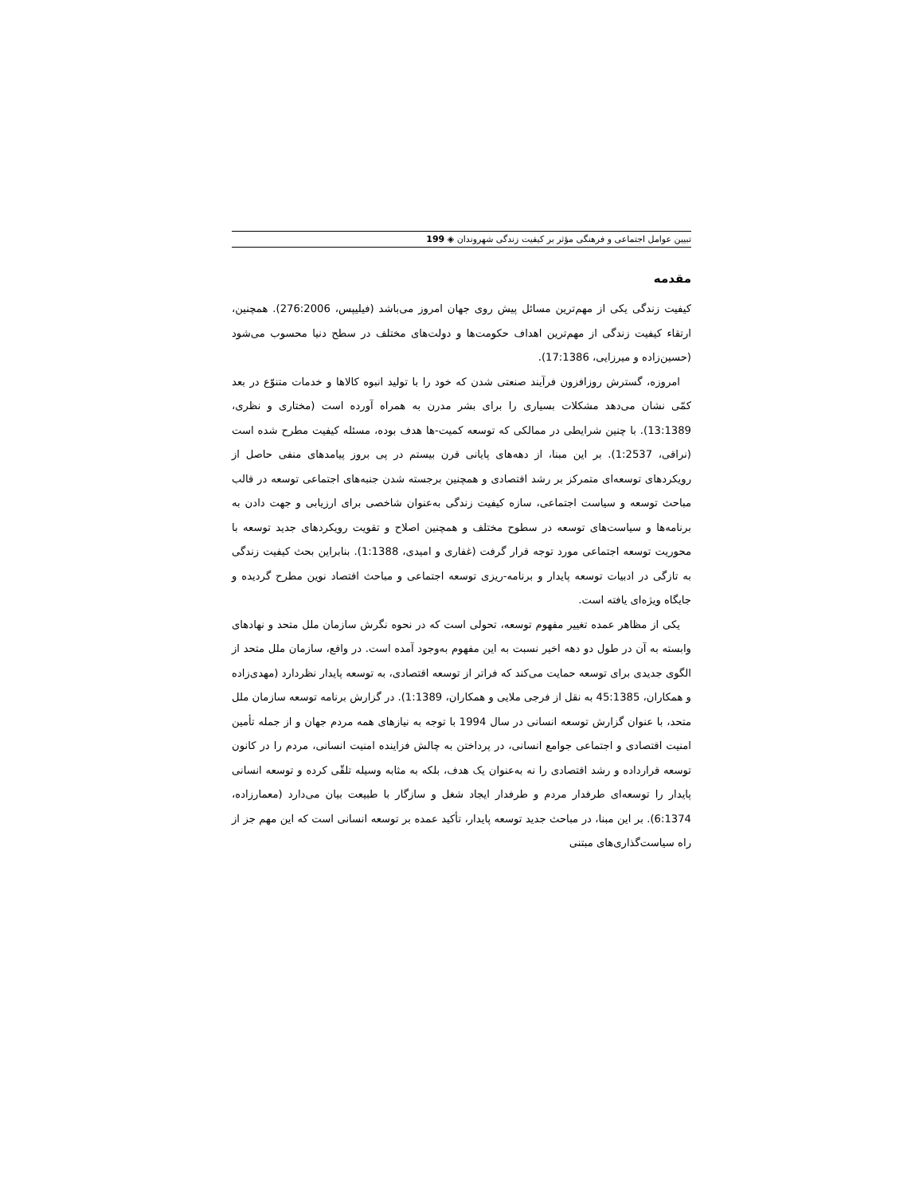تبیین عوامل اجتماعی و فرهنگی مؤثر بر کیفیت زندگی شهروندان ◈ 199
مقدمه
کیفیت زندگی یکی از مهم‌ترین مسائل پیش روی جهان امروز می‌باشد (فیلیپس، 276:2006). همچنین، ارتقاء کیفیت زندگی از مهم‌ترین اهداف حکومت‌ها و دولت‌های مختلف در سطح دنیا محسوب می‌شود (حسین‌زاده و میرزایی، 17:1386).
امروزه، گسترش روزافزون فرآیند صنعتی شدن که خود را با تولید انبوه کالاها و خدمات متنوّع در بعد کمّی نشان می‌دهد مشکلات بسیاری را برای بشر مدرن به همراه آورده است (مختاری و نظری، 13:1389). با چنین شرایطی در ممالکی که توسعه کمیت-ها هدف بوده، مسئله کیفیت مطرح شده است (نراقی، 1:2537). بر این مبنا، از دهه‌های پایانی قرن بیستم در پی بروز پیامدهای منفی حاصل از رویکردهای توسعه‌ای متمرکز بر رشد اقتصادی و همچنین برجسته شدن جنبه‌های اجتماعی توسعه در قالب مباحث توسعه و سیاست اجتماعی، سازه کیفیت زندگی به‌عنوان شاخصی برای ارزیابی و جهت دادن به برنامه‌ها و سیاست‌های توسعه در سطوح مختلف و همچنین اصلاح و تقویت رویکردهای جدید توسعه با محوریت توسعه اجتماعی مورد توجه قرار گرفت (غفاری و امیدی، 1:1388). بنابراین بحث کیفیت زندگی به تازگی در ادبیات توسعه پایدار و برنامه-ریزی توسعه اجتماعی و مباحث اقتصاد نوین مطرح گردیده و جایگاه ویژه‌ای یافته است.
یکی از مظاهر عمده تغییر مفهوم توسعه، تحولی است که در نحوه نگرش سازمان ملل متحد و نهادهای وابسته به آن در طول دو دهه اخیر نسبت به این مفهوم به‌وجود آمده است. در واقع، سازمان ملل متحد از الگوی جدیدی برای توسعه حمایت می‌کند که فراتر از توسعه اقتصادی، به توسعه پایدار نظردارد (مهدی‌زاده و همکاران، 45:1385 به نقل از فرجی ملایی و همکاران، 1:1389). در گزارش برنامه توسعه سازمان ملل متحد، با عنوان گزارش توسعه انسانی در سال 1994 با توجه به نیازهای همه مردم جهان و از جمله تأمین امنیت اقتصادی و اجتماعی جوامع انسانی، در پرداختن به چالش فزاینده امنیت انسانی، مردم را در کانون توسعه قرارداده و رشد اقتصادی را نه به‌عنوان یک هدف، بلکه به مثابه وسیله تلقّی کرده و توسعه انسانی پایدار را توسعه‌ای طرفدار مردم و طرفدار ایجاد شغل و سازگار با طبیعت بیان می‌دارد (معمارزاده، 6:1374). بر این مبنا، در مباحث جدید توسعه پایدار، تأکید عمده بر توسعه انسانی است که این مهم جز از راه سیاست‌گذاری‌های مبتنی